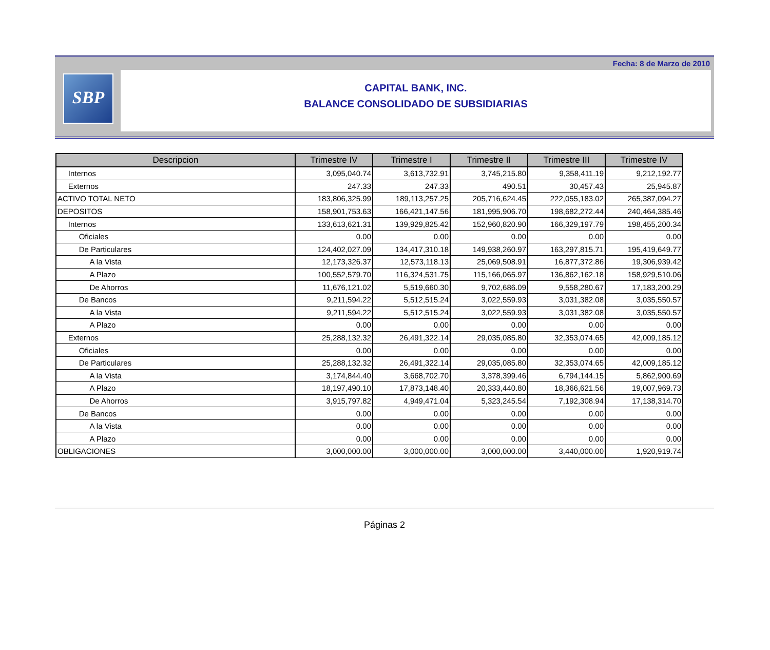Fecha: 8 de Marzo de 2010
SBP
CAPITAL BANK, INC.
BALANCE CONSOLIDADO DE SUBSIDIARIAS
| Descripcion | Trimestre IV | Trimestre I | Trimestre II | Trimestre III | Trimestre IV |
| --- | --- | --- | --- | --- | --- |
| Internos | 3,095,040.74 | 3,613,732.91 | 3,745,215.80 | 9,358,411.19 | 9,212,192.77 |
| Externos | 247.33 | 247.33 | 490.51 | 30,457.43 | 25,945.87 |
| ACTIVO TOTAL NETO | 183,806,325.99 | 189,113,257.25 | 205,716,624.45 | 222,055,183.02 | 265,387,094.27 |
| DEPOSITOS | 158,901,753.63 | 166,421,147.56 | 181,995,906.70 | 198,682,272.44 | 240,464,385.46 |
| Internos | 133,613,621.31 | 139,929,825.42 | 152,960,820.90 | 166,329,197.79 | 198,455,200.34 |
| Oficiales | 0.00 | 0.00 | 0.00 | 0.00 | 0.00 |
| De Particulares | 124,402,027.09 | 134,417,310.18 | 149,938,260.97 | 163,297,815.71 | 195,419,649.77 |
| A la Vista | 12,173,326.37 | 12,573,118.13 | 25,069,508.91 | 16,877,372.86 | 19,306,939.42 |
| A Plazo | 100,552,579.70 | 116,324,531.75 | 115,166,065.97 | 136,862,162.18 | 158,929,510.06 |
| De Ahorros | 11,676,121.02 | 5,519,660.30 | 9,702,686.09 | 9,558,280.67 | 17,183,200.29 |
| De Bancos | 9,211,594.22 | 5,512,515.24 | 3,022,559.93 | 3,031,382.08 | 3,035,550.57 |
| A la Vista | 9,211,594.22 | 5,512,515.24 | 3,022,559.93 | 3,031,382.08 | 3,035,550.57 |
| A Plazo | 0.00 | 0.00 | 0.00 | 0.00 | 0.00 |
| Externos | 25,288,132.32 | 26,491,322.14 | 29,035,085.80 | 32,353,074.65 | 42,009,185.12 |
| Oficiales | 0.00 | 0.00 | 0.00 | 0.00 | 0.00 |
| De Particulares | 25,288,132.32 | 26,491,322.14 | 29,035,085.80 | 32,353,074.65 | 42,009,185.12 |
| A la Vista | 3,174,844.40 | 3,668,702.70 | 3,378,399.46 | 6,794,144.15 | 5,862,900.69 |
| A Plazo | 18,197,490.10 | 17,873,148.40 | 20,333,440.80 | 18,366,621.56 | 19,007,969.73 |
| De Ahorros | 3,915,797.82 | 4,949,471.04 | 5,323,245.54 | 7,192,308.94 | 17,138,314.70 |
| De Bancos | 0.00 | 0.00 | 0.00 | 0.00 | 0.00 |
| A la Vista | 0.00 | 0.00 | 0.00 | 0.00 | 0.00 |
| A Plazo | 0.00 | 0.00 | 0.00 | 0.00 | 0.00 |
| OBLIGACIONES | 3,000,000.00 | 3,000,000.00 | 3,000,000.00 | 3,440,000.00 | 1,920,919.74 |
Páginas 2